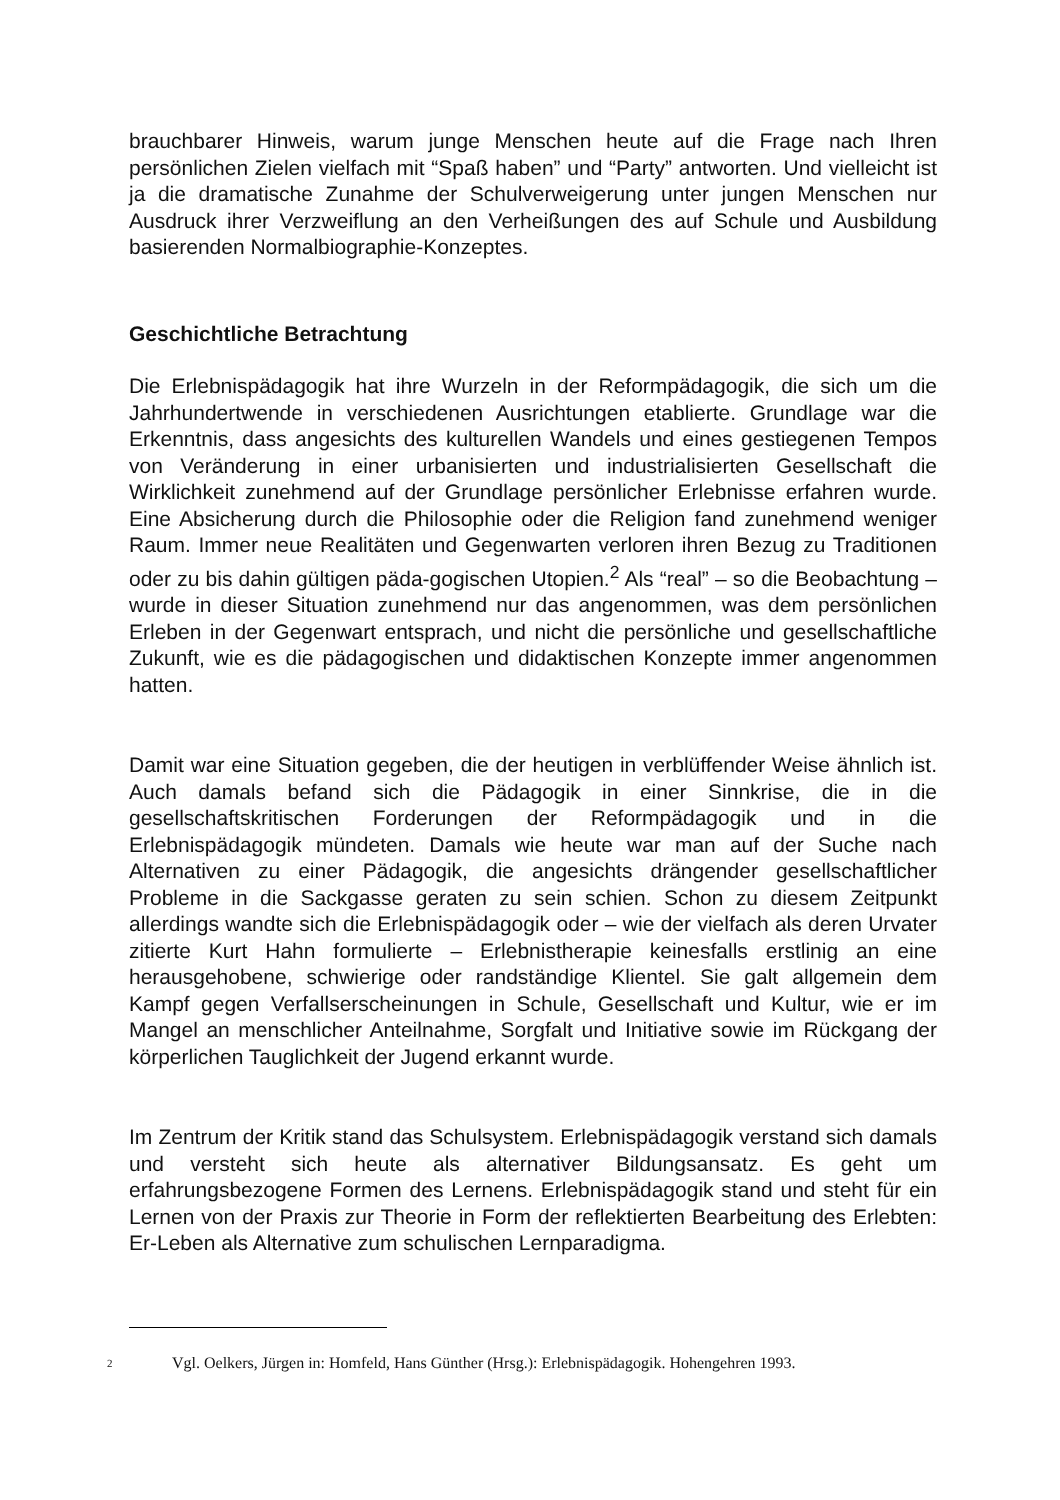brauchbarer Hinweis, warum junge Menschen heute auf die Frage nach Ihren persönlichen Zielen vielfach mit “Spaß haben” und “Party” antworten. Und vielleicht ist ja die dramatische Zunahme der Schulverweigerung unter jungen Menschen nur Ausdruck ihrer Verzweiflung an den Verheißungen des auf Schule und Ausbildung basierenden Normalbiographie-Konzeptes.
Geschichtliche Betrachtung
Die Erlebnispädagogik hat ihre Wurzeln in der Reformpädagogik, die sich um die Jahrhundertwende in verschiedenen Ausrichtungen etablierte. Grundlage war die Erkenntnis, dass angesichts des kulturellen Wandels und eines gestiegenen Tempos von Veränderung in einer urbanisierten und industrialisierten Gesellschaft die Wirklichkeit zunehmend auf der Grundlage persönlicher Erlebnisse erfahren wurde. Eine Absicherung durch die Philosophie oder die Religion fand zunehmend weniger Raum. Immer neue Realitäten und Gegenwarten verloren ihren Bezug zu Traditionen oder zu bis dahin gültigen päda-gogischen Utopien.<sup>2</sup> Als “real” – so die Beobachtung – wurde in dieser Situation zunehmend nur das angenommen, was dem persönlichen Erleben in der Gegenwart entsprach, und nicht die persönliche und gesellschaftliche Zukunft, wie es die pädagogischen und didaktischen Konzepte immer angenommen hatten.
Damit war eine Situation gegeben, die der heutigen in verblüffender Weise ähnlich ist. Auch damals befand sich die Pädagogik in einer Sinnkrise, die in die gesellschaftskritischen Forderungen der Reformpädagogik und in die Erlebnispädagogik mündeten. Damals wie heute war man auf der Suche nach Alternativen zu einer Pädagogik, die angesichts drängender gesellschaftlicher Probleme in die Sackgasse geraten zu sein schien. Schon zu diesem Zeitpunkt allerdings wandte sich die Erlebnispädagogik oder – wie der vielfach als deren Urvater zitierte Kurt Hahn formulierte – Erlebnistherapie keinesfalls erstlinig an eine herausgehobene, schwierige oder randständige Klientel. Sie galt allgemein dem Kampf gegen Verfallserscheinungen in Schule, Gesellschaft und Kultur, wie er im Mangel an menschlicher Anteilnahme, Sorgfalt und Initiative sowie im Rückgang der körperlichen Tauglichkeit der Jugend erkannt wurde.
Im Zentrum der Kritik stand das Schulsystem. Erlebnispädagogik verstand sich damals und versteht sich heute als alternativer Bildungsansatz. Es geht um erfahrungsbezogene Formen des Lernens. Erlebnispädagogik stand und steht für ein Lernen von der Praxis zur Theorie in Form der reflektierten Bearbeitung des Erlebten: Er-Leben als Alternative zum schulischen Lernparadigma.
2
Vgl. Oelkers, Jürgen in: Homfeld, Hans Günther (Hrsg.): Erlebnispädagogik. Hohengehren 1993.